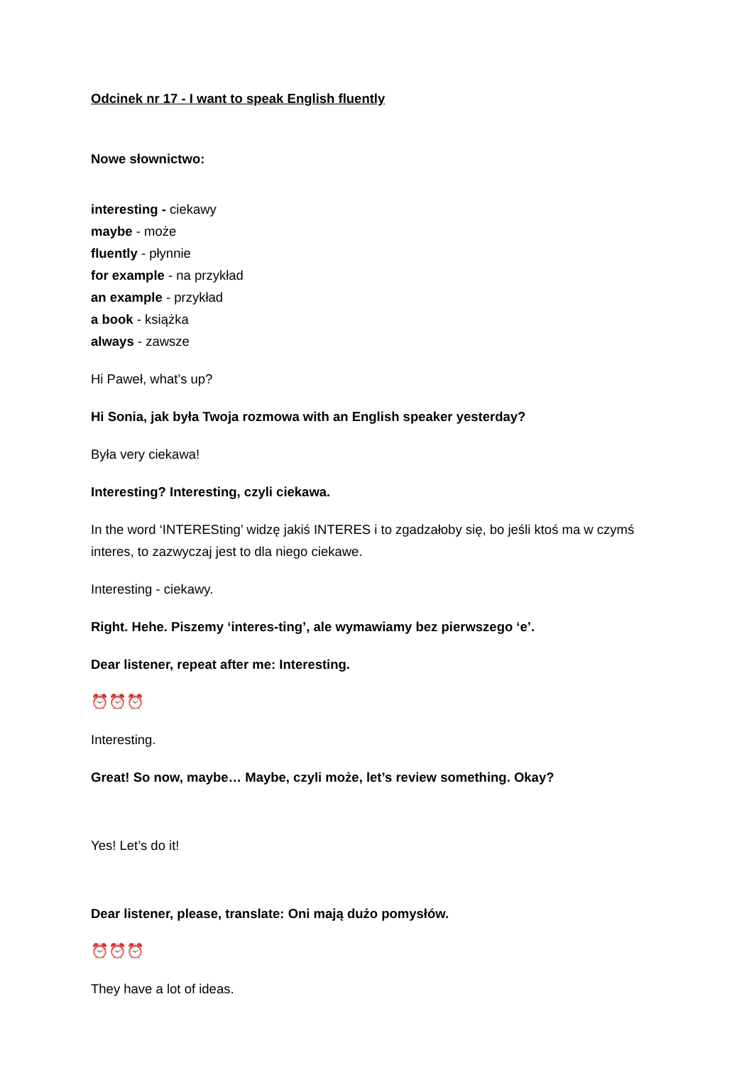Odcinek nr 17 - I want to speak English fluently
Nowe słownictwo:
interesting - ciekawy
maybe - może
fluently - płynnie
for example - na przykład
an example - przykład
a book - książka
always - zawsze
Hi Paweł, what’s up?
Hi Sonia, jak była Twoja rozmowa with an English speaker yesterday?
Była very ciekawa!
Interesting? Interesting, czyli ciekawa.
In the word ‘INTERESting’ widzę jakiś INTERES i to zgadzałoby się, bo jeśli ktoś ma w czymś interes, to zazwyczaj jest to dla niego ciekawe.
Interesting - ciekawy.
Right. Hehe. Piszemy ‘interes-ting’, ale wymawiamy bez pierwszego ‘e’.
Dear listener, repeat after me: Interesting.
⏰⏰⏰
Interesting.
Great! So now, maybe… Maybe, czyli może, let’s review something. Okay?
Yes! Let’s do it!
Dear listener, please, translate: Oni mają dużo pomysłów.
⏰⏰⏰
They have a lot of ideas.